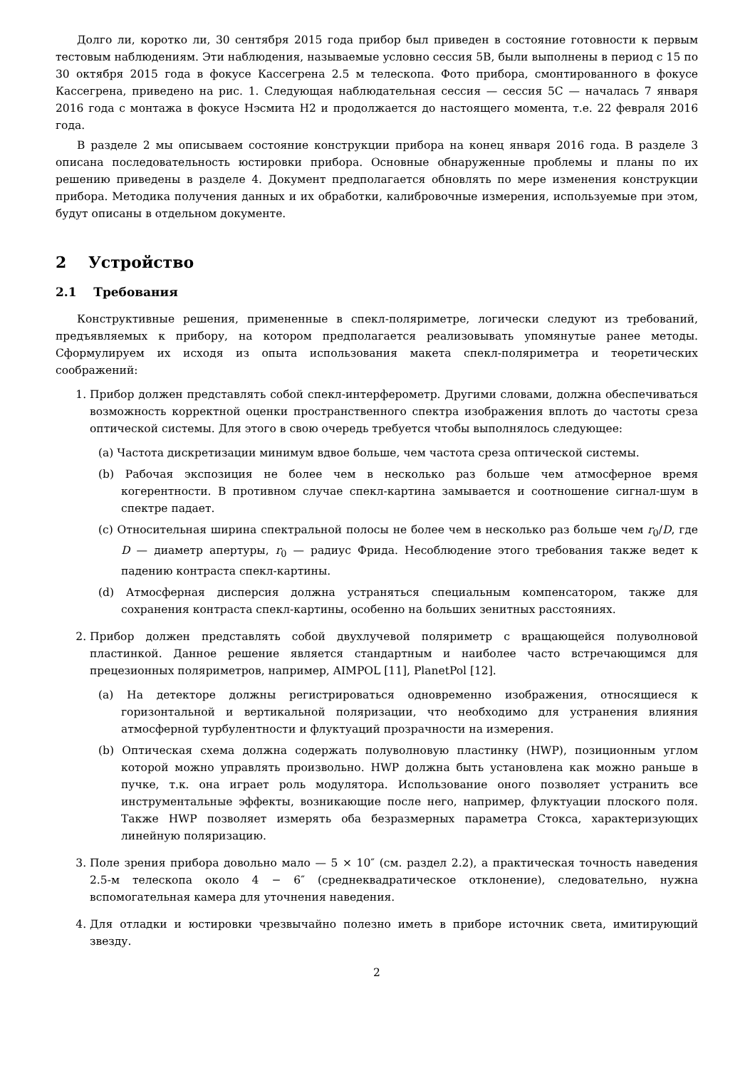Долго ли, коротко ли, 30 сентября 2015 года прибор был приведен в состояние готовности к первым тестовым наблюдениям. Эти наблюдения, называемые условно сессия 5B, были выполнены в период с 15 по 30 октября 2015 года в фокусе Кассегрена 2.5 м телескопа. Фото прибора, смонтированного в фокусе Кассегрена, приведено на рис. 1. Следующая наблюдательная сессия — сессия 5C — началась 7 января 2016 года с монтажа в фокусе Нэсмита Н2 и продолжается до настоящего момента, т.е. 22 февраля 2016 года.
В разделе 2 мы описываем состояние конструкции прибора на конец января 2016 года. В разделе 3 описана последовательность юстировки прибора. Основные обнаруженные проблемы и планы по их решению приведены в разделе 4. Документ предполагается обновлять по мере изменения конструкции прибора. Методика получения данных и их обработки, калибровочные измерения, используемые при этом, будут описаны в отдельном документе.
2 Устройство
2.1 Требования
Конструктивные решения, примененные в спекл-поляриметре, логически следуют из требований, предъявляемых к прибору, на котором предполагается реализовывать упомянутые ранее методы. Сформулируем их исходя из опыта использования макета спекл-поляриметра и теоретических соображений:
1. Прибор должен представлять собой спекл-интерферометр. Другими словами, должна обеспечиваться возможность корректной оценки пространственного спектра изображения вплоть до частоты среза оптической системы. Для этого в свою очередь требуется чтобы выполнялось следующее:
(a) Частота дискретизации минимум вдвое больше, чем частота среза оптической системы.
(b) Рабочая экспозиция не более чем в несколько раз больше чем атмосферное время когерентности. В противном случае спекл-картина замывается и соотношение сигнал-шум в спектре падает.
(c) Относительная ширина спектральной полосы не более чем в несколько раз больше чем r<sub>0</sub>/D, где D — диаметр апертуры, r<sub>0</sub> — радиус Фрида. Несоблюдение этого требования также ведет к падению контраста спекл-картины.
(d) Атмосферная дисперсия должна устраняться специальным компенсатором, также для сохранения контраста спекл-картины, особенно на больших зенитных расстояниях.
2. Прибор должен представлять собой двухлучевой поляриметр с вращающейся полуволновой пластинкой. Данное решение является стандартным и наиболее часто встречающимся для прецезионных поляриметров, например, AIMPOL [11], PlanetPol [12].
(a) На детекторе должны регистрироваться одновременно изображения, относящиеся к горизонтальной и вертикальной поляризации, что необходимо для устранения влияния атмосферной турбулентности и флуктуаций прозрачности на измерения.
(b) Оптическая схема должна содержать полуволновую пластинку (HWP), позиционным углом которой можно управлять произвольно. HWP должна быть установлена как можно раньше в пучке, т.к. она играет роль модулятора. Использование оного позволяет устранить все инструментальные эффекты, возникающие после него, например, флуктуации плоского поля. Также HWP позволяет измерять оба безразмерных параметра Стокса, характеризующих линейную поляризацию.
3. Поле зрения прибора довольно мало — 5 × 10″ (см. раздел 2.2), а практическая точность наведения 2.5-м телескопа около 4 − 6″ (среднеквадратическое отклонение), следовательно, нужна вспомогательная камера для уточнения наведения.
4. Для отладки и юстировки чрезвычайно полезно иметь в приборе источник света, имитирующий звезду.
2